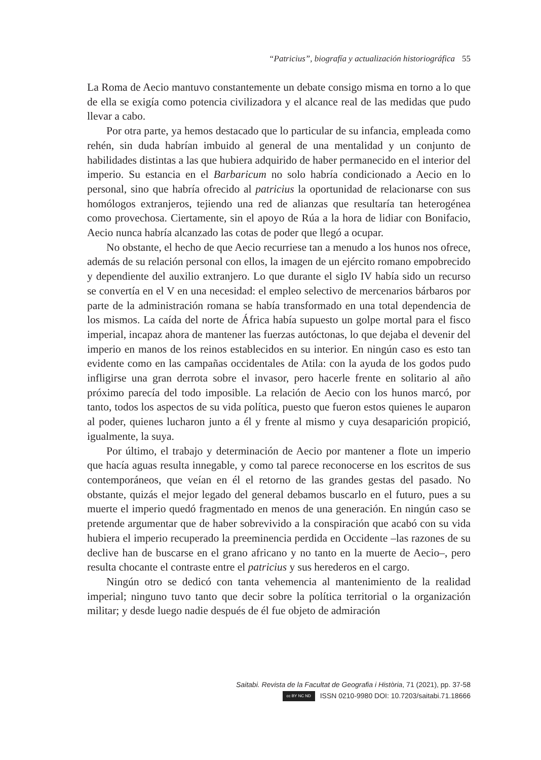“Patricius”, biografía y actualización historiográfica 55
La Roma de Aecio mantuvo constantemente un debate consigo misma en torno a lo que de ella se exigía como potencia civilizadora y el alcance real de las medidas que pudo llevar a cabo.
Por otra parte, ya hemos destacado que lo particular de su infancia, empleada como rehén, sin duda habrían imbuido al general de una mentalidad y un conjunto de habilidades distintas a las que hubiera adquirido de haber permanecido en el interior del imperio. Su estancia en el Barbaricum no solo habría condicionado a Aecio en lo personal, sino que habría ofrecido al patricius la oportunidad de relacionarse con sus homólogos extranjeros, tejiendo una red de alianzas que resultaría tan heterogénea como provechosa. Ciertamente, sin el apoyo de Rúa a la hora de lidiar con Bonifacio, Aecio nunca habría alcanzado las cotas de poder que llegó a ocupar.
No obstante, el hecho de que Aecio recurriese tan a menudo a los hunos nos ofrece, además de su relación personal con ellos, la imagen de un ejército romano empobrecido y dependiente del auxilio extranjero. Lo que durante el siglo IV había sido un recurso se convertía en el V en una necesidad: el empleo selectivo de mercenarios bárbaros por parte de la administración romana se había transformado en una total dependencia de los mismos. La caída del norte de África había supuesto un golpe mortal para el fisco imperial, incapaz ahora de mantener las fuerzas autóctonas, lo que dejaba el devenir del imperio en manos de los reinos establecidos en su interior. En ningún caso es esto tan evidente como en las campañas occidentales de Atila: con la ayuda de los godos pudo infligirse una gran derrota sobre el invasor, pero hacerle frente en solitario al año próximo parecía del todo imposible. La relación de Aecio con los hunos marcó, por tanto, todos los aspectos de su vida política, puesto que fueron estos quienes le auparon al poder, quienes lucharon junto a él y frente al mismo y cuya desaparición propició, igualmente, la suya.
Por último, el trabajo y determinación de Aecio por mantener a flote un imperio que hacía aguas resulta innegable, y como tal parece reconocerse en los escritos de sus contemporáneos, que veían en él el retorno de las grandes gestas del pasado. No obstante, quizás el mejor legado del general debamos buscarlo en el futuro, pues a su muerte el imperio quedó fragmentado en menos de una generación. En ningún caso se pretende argumentar que de haber sobrevivido a la conspiración que acabó con su vida hubiera el imperio recuperado la preeminencia perdida en Occidente –las razones de su declive han de buscarse en el grano africano y no tanto en la muerte de Aecio–, pero resulta chocante el contraste entre el patricius y sus herederos en el cargo.
Ningún otro se dedicó con tanta vehemencia al mantenimiento de la realidad imperial; ninguno tuvo tanto que decir sobre la política territorial o la organización militar; y desde luego nadie después de él fue objeto de admiración
Saitabi. Revista de la Facultat de Geografia i Història, 71 (2021), pp. 37-58
cc BY NC ND ISSN 0210-9980 DOI: 10.7203/saitabi.71.18666